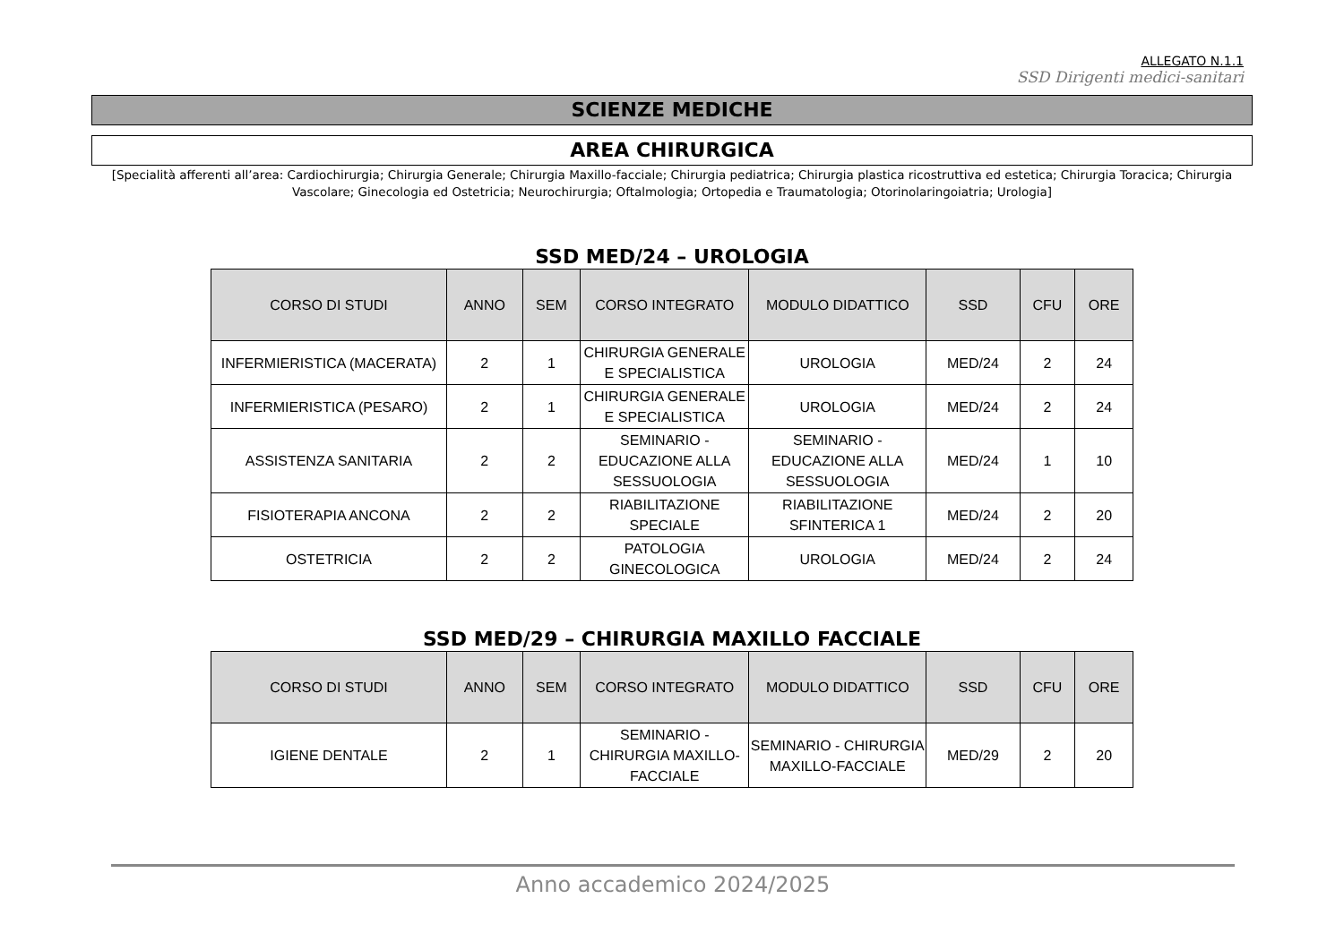ALLEGATO N.1.1
SSD Dirigenti medici-sanitari
SCIENZE MEDICHE
AREA CHIRURGICA
[Specialità afferenti all’area: Cardiochirurgia; Chirurgia Generale; Chirurgia Maxillo-facciale; Chirurgia pediatrica; Chirurgia plastica ricostruttiva ed estetica; Chirurgia Toracica; Chirurgia Vascolare; Ginecologia ed Ostetricia; Neurochirurgia; Oftalmologia; Ortopedia e Traumatologia; Otorinolaringoiatria; Urologia]
SSD MED/24 – UROLOGIA
| CORSO DI STUDI | ANNO | SEM | CORSO INTEGRATO | MODULO DIDATTICO | SSD | CFU | ORE |
| --- | --- | --- | --- | --- | --- | --- | --- |
| INFERMIERISTICA (MACERATA) | 2 | 1 | CHIRURGIA GENERALE E SPECIALISTICA | UROLOGIA | MED/24 | 2 | 24 |
| INFERMIERISTICA (PESARO) | 2 | 1 | CHIRURGIA GENERALE E SPECIALISTICA | UROLOGIA | MED/24 | 2 | 24 |
| ASSISTENZA SANITARIA | 2 | 2 | SEMINARIO - EDUCAZIONE ALLA SESSUOLOGIA | SEMINARIO - EDUCAZIONE ALLA SESSUOLOGIA | MED/24 | 1 | 10 |
| FISIOTERAPIA ANCONA | 2 | 2 | RIABILITAZIONE SPECIALE | RIABILITAZIONE SFINTERICA 1 | MED/24 | 2 | 20 |
| OSTETRICIA | 2 | 2 | PATOLOGIA GINECOLOGICA | UROLOGIA | MED/24 | 2 | 24 |
SSD MED/29 – CHIRURGIA MAXILLO FACCIALE
| CORSO DI STUDI | ANNO | SEM | CORSO INTEGRATO | MODULO DIDATTICO | SSD | CFU | ORE |
| --- | --- | --- | --- | --- | --- | --- | --- |
| IGIENE DENTALE | 2 | 1 | SEMINARIO - CHIRURGIA MAXILLO-FACCIALE | SEMINARIO - CHIRURGIA MAXILLO-FACCIALE | MED/29 | 2 | 20 |
Anno accademico 2024/2025